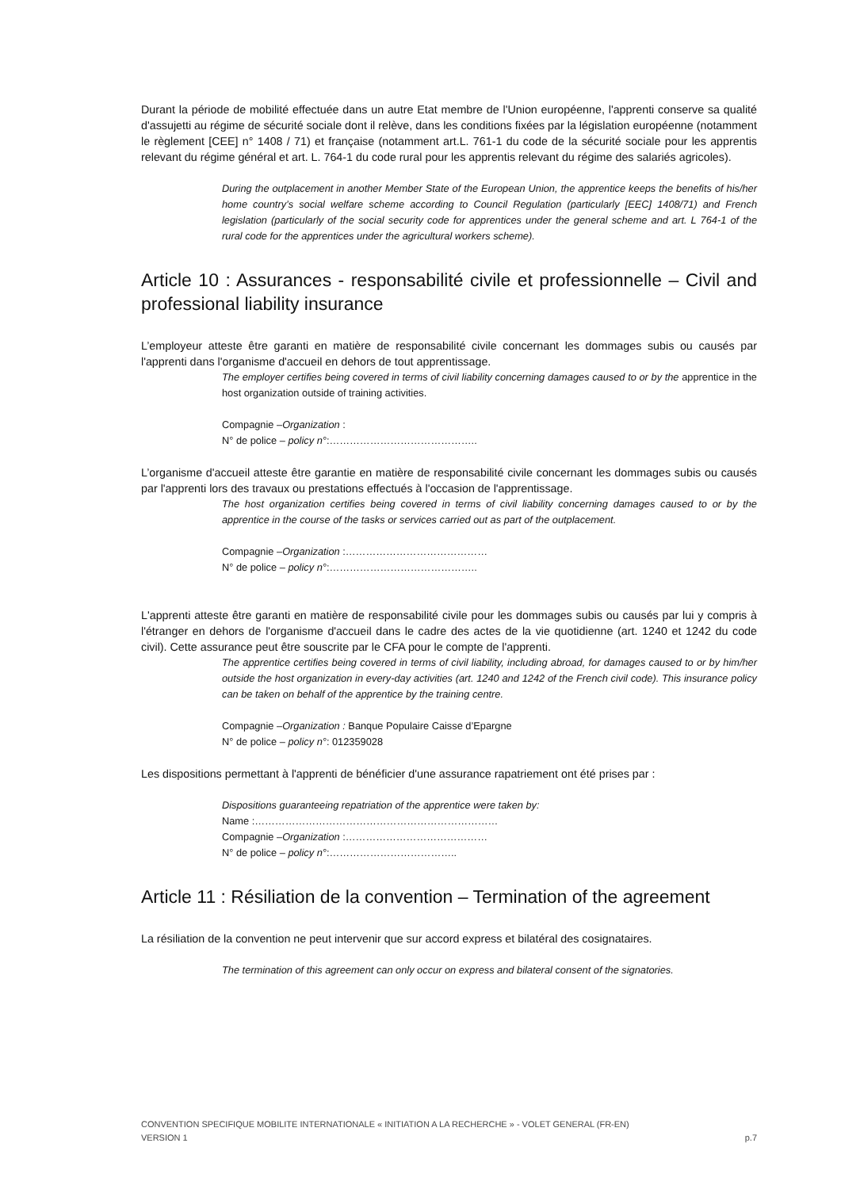Durant la période de mobilité effectuée dans un autre Etat membre de l'Union européenne, l'apprenti conserve sa qualité d'assujetti au régime de sécurité sociale dont il relève, dans les conditions fixées par la législation européenne (notamment le règlement [CEE] n° 1408 / 71) et française (notamment art.L. 761-1 du code de la sécurité sociale pour les apprentis relevant du régime général et art. L. 764-1 du code rural pour les apprentis relevant du régime des salariés agricoles).
During the outplacement in another Member State of the European Union, the apprentice keeps the benefits of his/her home country’s social welfare scheme according to Council Regulation (particularly [EEC] 1408/71) and French legislation (particularly of the social security code for apprentices under the general scheme and art. L 764-1 of the rural code for the apprentices under the agricultural workers scheme).
Article 10 : Assurances - responsabilité civile et professionnelle – Civil and professional liability insurance
L’employeur atteste être garanti en matière de responsabilité civile concernant les dommages subis ou causés par l'apprenti dans l'organisme d'accueil en dehors de tout apprentissage.
The employer certifies being covered in terms of civil liability concerning damages caused to or by the apprentice in the host organization outside of training activities.
Compagnie –Organization :
N° de police – policy n°:……………………………………..
L’organisme d'accueil atteste être garantie en matière de responsabilité civile concernant les dommages subis ou causés par l'apprenti lors des travaux ou prestations effectués à l'occasion de l'apprentissage.
The host organization certifies being covered in terms of civil liability concerning damages caused to or by the apprentice in the course of the tasks or services carried out as part of the outplacement.
Compagnie –Organization :……………………………………
N° de police – policy n°:……………………………………..
L'apprenti atteste être garanti en matière de responsabilité civile pour les dommages subis ou causés par lui y compris à l'étranger en dehors de l'organisme d'accueil dans le cadre des actes de la vie quotidienne (art. 1240 et 1242 du code civil). Cette assurance peut être souscrite par le CFA pour le compte de l'apprenti.
The apprentice certifies being covered in terms of civil liability, including abroad, for damages caused to or by him/her outside the host organization in every-day activities (art. 1240 and 1242 of the French civil code). This insurance policy can be taken on behalf of the apprentice by the training centre.
Compagnie –Organization : Banque Populaire Caisse d’Epargne
N° de police – policy n°: 012359028
Les dispositions permettant à l'apprenti de bénéficier d'une assurance rapatriement ont été prises par :
Dispositions guaranteeing repatriation of the apprentice were taken by:
Name :………………………………………………………………
Compagnie –Organization :……………………………………
N° de police – policy n°:………………………………..
Article 11 : Résiliation de la convention – Termination of the agreement
La résiliation de la convention ne peut intervenir que sur accord express et bilatéral des cosignataires.
The termination of this agreement can only occur on express and bilateral consent of the signatories.
CONVENTION SPECIFIQUE MOBILITE INTERNATIONALE « INITIATION A LA RECHERCHE » - VOLET GENERAL (FR-EN)
VERSION 1 p.7